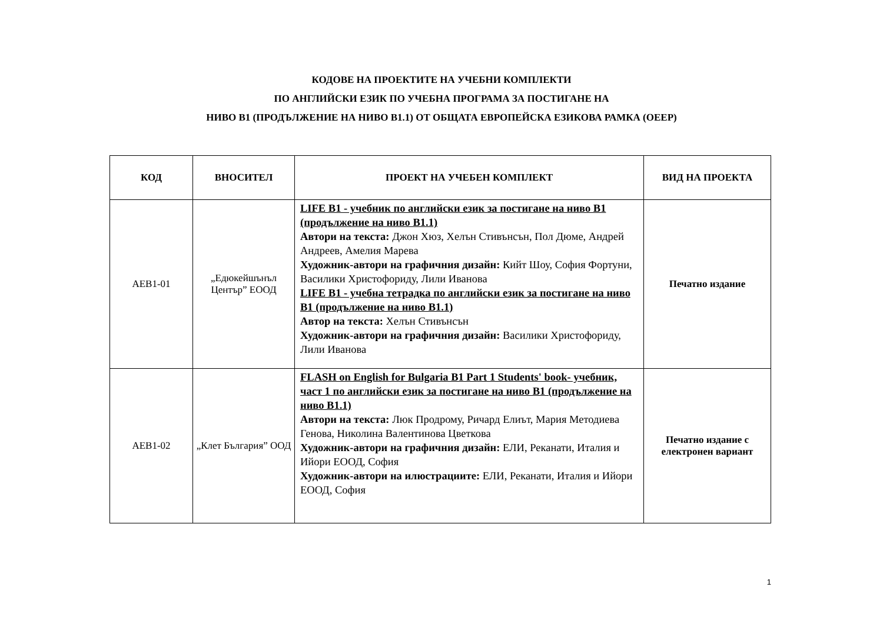КОДОВЕ НА ПРОЕКТИТЕ НА УЧЕБНИ КОМПЛЕКТИ
ПО АНГЛИЙСКИ ЕЗИК ПО УЧЕБНА ПРОГРАМА ЗА ПОСТИГАНЕ НА
НИВО В1 (ПРОДЪЛЖЕНИЕ НА НИВО В1.1) ОТ ОБЩАТА ЕВРОПЕЙСКА ЕЗИКОВА РАМКА (ОЕЕР)
| КОД | ВНОСИТЕЛ | ПРОЕКТ НА УЧЕБЕН КОМПЛЕКТ | ВИД НА ПРОЕКТА |
| --- | --- | --- | --- |
| AEB1-01 | „Едюкейшънъл Център” ЕООД | LIFE B1 - учебник по английски език за постигане на ниво B1 (продължение на ниво B1.1) Автори на текста: Джон Хюз, Хелън Стивънсън, Пол Дюме, Андрей Андреев, Амелия Марева Художник-автори на графичния дизайн: Кийт Шоу, София Фортуни, Василики Христофориду, Лили Иванова LIFE B1 - учебна тетрадка по английски език за постигане на ниво B1 (продължение на ниво B1.1) Автор на текста: Хелън Стивънсън Художник-автори на графичния дизайн: Василики Христофориду, Лили Иванова | Печатно издание |
| AEB1-02 | „Клет България” ООД | FLASH on English for Bulgaria B1 Part 1 Students' book- учебник, част 1 по английски език за постигане на ниво B1 (продължение на ниво B1.1) Автори на текста: Люк Продрому, Ричард Елиът, Мария Методиева Генова, Николина Валентинова Цветкова Художник-автори на графичния дизайн: ЕЛИ, Реканати, Италия и Ийори ЕООД, София Художник-автори на илюстрациите: ЕЛИ, Реканати, Италия и Ийори ЕООД, София | Печатно издание с електронен вариант |
1